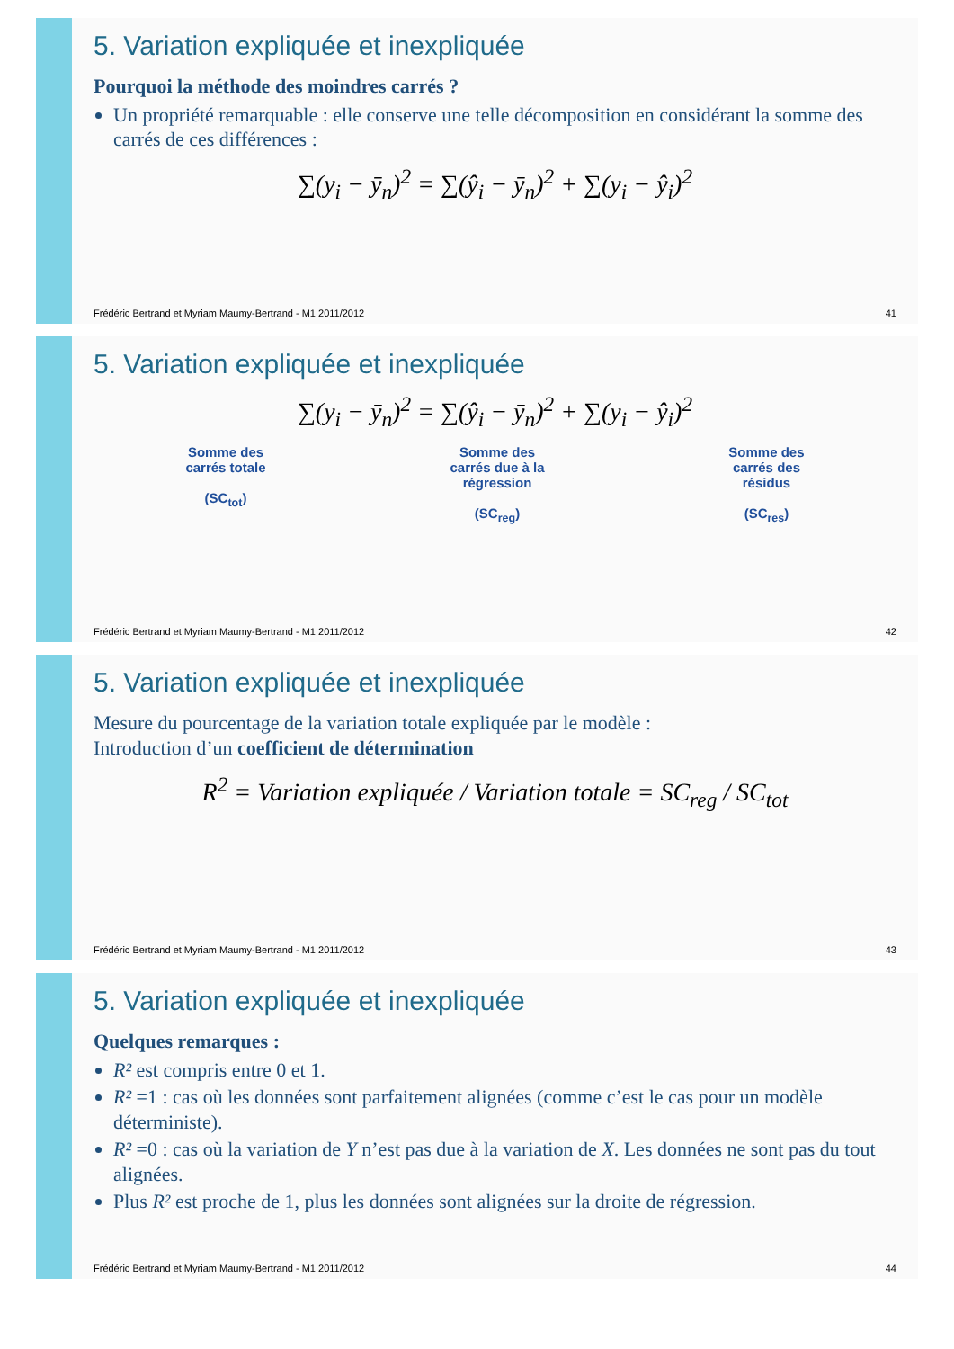5. Variation expliquée et inexpliquée
Pourquoi la méthode des moindres carrés ?
Un propriété remarquable : elle conserve une telle décomposition en considérant la somme des carrés de ces différences :
∑(y<sub>i</sub> − ȳ<sub>n</sub>)<sup>2</sup> = ∑(ŷ<sub>i</sub> − ȳ<sub>n</sub>)<sup>2</sup> + ∑(y<sub>i</sub> − ŷ<sub>i</sub>)<sup>2</sup>
Frédéric Bertrand et Myriam Maumy-Bertrand - M1 2011/2012 41
5. Variation expliquée et inexpliquée
∑(y<sub>i</sub> − ȳ<sub>n</sub>)<sup>2</sup> = ∑(ŷ<sub>i</sub> − ȳ<sub>n</sub>)<sup>2</sup> + ∑(y<sub>i</sub> − ŷ<sub>i</sub>)<sup>2</sup>
Somme des
carrés totale
(SC<sub>tot</sub>)
Somme des
carrés due à la
régression
(SC<sub>reg</sub>)
Somme des
carrés des
résidus
(SC<sub>res</sub>)
Frédéric Bertrand et Myriam Maumy-Bertrand - M1 2011/2012 42
5. Variation expliquée et inexpliquée
Mesure du pourcentage de la variation totale expliquée par le modèle :
Introduction d’un coefficient de détermination
R<sup>2</sup> = Variation expliquée / Variation totale = SC<sub>reg</sub> / SC<sub>tot</sub>
Frédéric Bertrand et Myriam Maumy-Bertrand - M1 2011/2012 43
5. Variation expliquée et inexpliquée
Quelques remarques :
R² est compris entre 0 et 1.
R² =1 : cas où les données sont parfaitement alignées (comme c’est le cas pour un modèle déterministe).
R² =0 : cas où la variation de Y n’est pas due à la variation de X. Les données ne sont pas du tout alignées.
Plus R² est proche de 1, plus les données sont alignées sur la droite de régression.
Frédéric Bertrand et Myriam Maumy-Bertrand - M1 2011/2012 44